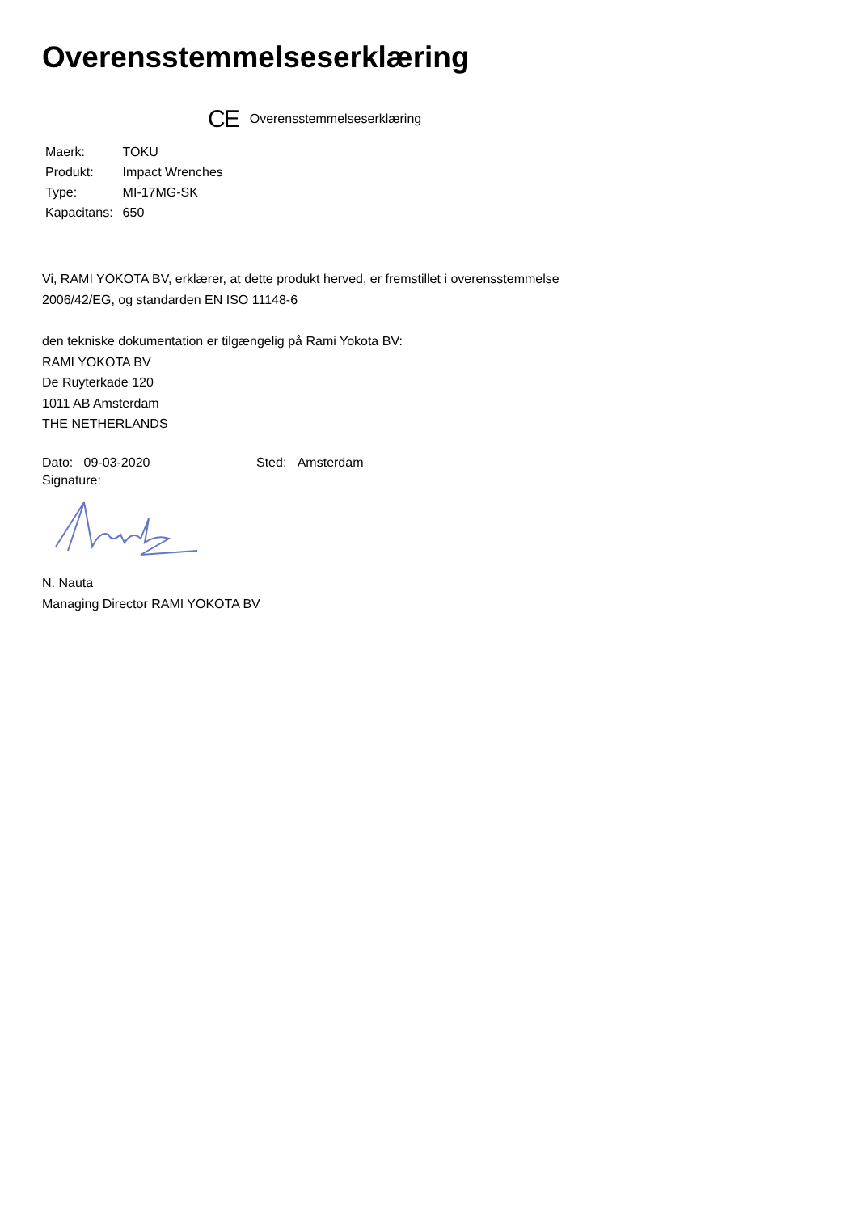Overensstemmelseserklæring
CE Overensstemmelseserklæring
| Maerk: | TOKU |
| Produkt: | Impact Wrenches |
| Type: | MI-17MG-SK |
| Kapacitans: | 650 |
Vi, RAMI YOKOTA BV, erklærer, at dette produkt herved, er fremstillet i overensstemmelse
2006/42/EG, og standarden EN ISO 11148-6
den tekniske dokumentation er tilgængelig på Rami Yokota BV:
RAMI YOKOTA BV
De Ruyterkade 120
1011 AB Amsterdam
THE NETHERLANDS
Dato: 09-03-2020 Sted: Amsterdam
Signature:
N. Nauta
Managing Director RAMI YOKOTA BV